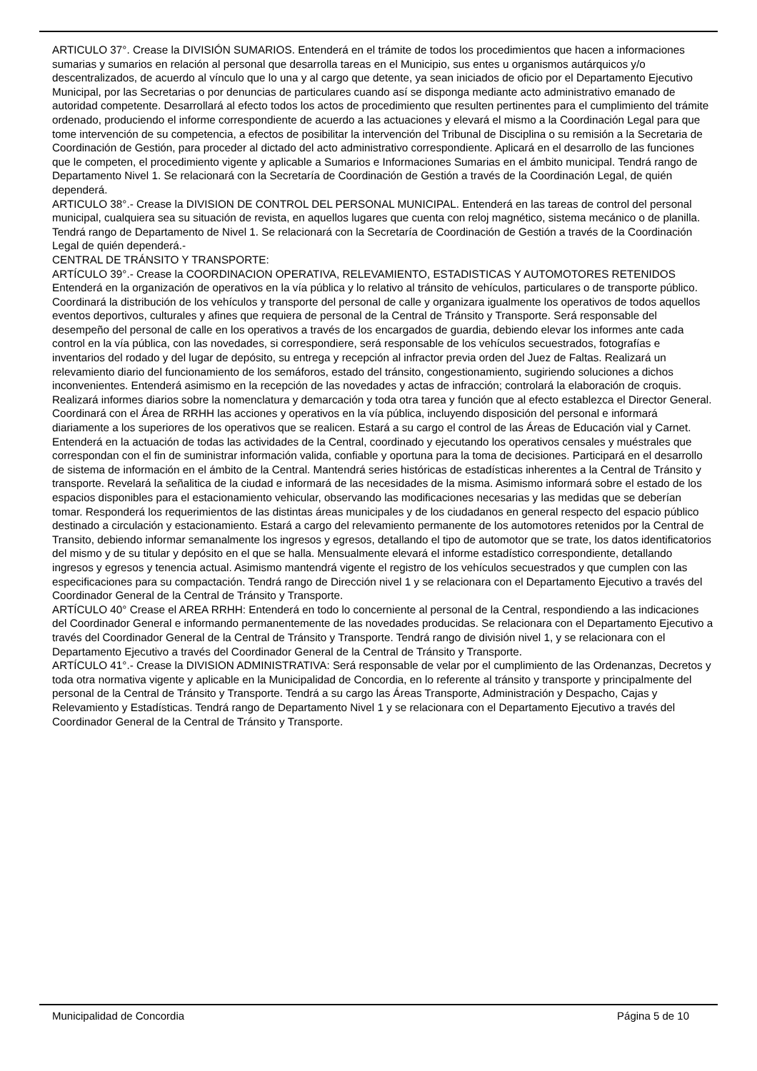ARTICULO 37°. Crease la DIVISIÓN SUMARIOS. Entenderá en el trámite de todos los procedimientos que hacen a informaciones sumarias y sumarios en relación al personal que desarrolla tareas en el Municipio, sus entes u organismos autárquicos y/o descentralizados, de acuerdo al vínculo que lo una y al cargo que detente, ya sean iniciados de oficio por el Departamento Ejecutivo Municipal, por las Secretarias o por denuncias de particulares cuando así se disponga mediante acto administrativo emanado de autoridad competente. Desarrollará al efecto todos los actos de procedimiento que resulten pertinentes para el cumplimiento del trámite ordenado, produciendo el informe correspondiente de acuerdo a las actuaciones y elevará el mismo a la Coordinación Legal para que tome intervención de su competencia, a efectos de posibilitar la intervención del Tribunal de Disciplina o su remisión a la Secretaria de Coordinación de Gestión, para proceder al dictado del acto administrativo correspondiente. Aplicará en el desarrollo de las funciones que le competen, el procedimiento vigente y aplicable a Sumarios e Informaciones Sumarias en el ámbito municipal. Tendrá rango de Departamento Nivel 1. Se relacionará con la Secretaría de Coordinación de Gestión a través de la Coordinación Legal, de quién dependerá.
ARTICULO 38°.- Crease la DIVISION DE CONTROL DEL PERSONAL MUNICIPAL. Entenderá en las tareas de control del personal municipal, cualquiera sea su situación de revista, en aquellos lugares que cuenta con reloj magnético, sistema mecánico o de planilla. Tendrá rango de Departamento de Nivel 1. Se relacionará con la Secretaría de Coordinación de Gestión a través de la Coordinación Legal de quién dependerá.-
CENTRAL DE TRÁNSITO Y TRANSPORTE:
ARTÍCULO 39°.- Crease la COORDINACION OPERATIVA, RELEVAMIENTO, ESTADISTICAS Y AUTOMOTORES RETENIDOS Entenderá en la organización de operativos en la vía pública y lo relativo al tránsito de vehículos, particulares o de transporte público. Coordinará la distribución de los vehículos y transporte del personal de calle y organizara igualmente los operativos de todos aquellos eventos deportivos, culturales y afines que requiera de personal de la Central de Tránsito y Transporte. Será responsable del desempeño del personal de calle en los operativos a través de los encargados de guardia, debiendo elevar los informes ante cada control en la vía pública, con las novedades, si correspondiere, será responsable de los vehículos secuestrados, fotografías e inventarios del rodado y del lugar de depósito, su entrega y recepción al infractor previa orden del Juez de Faltas. Realizará un relevamiento diario del funcionamiento de los semáforos, estado del tránsito, congestionamiento, sugiriendo soluciones a dichos inconvenientes. Entenderá asimismo en la recepción de las novedades y actas de infracción; controlará la elaboración de croquis. Realizará informes diarios sobre la nomenclatura y demarcación y toda otra tarea y función que al efecto establezca el Director General. Coordinará con el Área de RRHH las acciones y operativos en la vía pública, incluyendo disposición del personal e informará diariamente a los superiores de los operativos que se realicen. Estará a su cargo el control de las Áreas de Educación vial y Carnet. Entenderá en la actuación de todas las actividades de la Central, coordinado y ejecutando los operativos censales y muéstrales que correspondan con el fin de suministrar información valida, confiable y oportuna para la toma de decisiones. Participará en el desarrollo de sistema de información en el ámbito de la Central. Mantendrá series históricas de estadísticas inherentes a la Central de Tránsito y transporte. Revelará la señalitica de la ciudad e informará de las necesidades de la misma. Asimismo informará sobre el estado de los espacios disponibles para el estacionamiento vehicular, observando las modificaciones necesarias y las medidas que se deberían tomar. Responderá los requerimientos de las distintas áreas municipales y de los ciudadanos en general respecto del espacio público destinado a circulación y estacionamiento. Estará a cargo del relevamiento permanente de los automotores retenidos por la Central de Transito, debiendo informar semanalmente los ingresos y egresos, detallando el tipo de automotor que se trate, los datos identificatorios del mismo y de su titular y depósito en el que se halla. Mensualmente elevará el informe estadístico correspondiente, detallando ingresos y egresos y tenencia actual. Asimismo mantendrá vigente el registro de los vehículos secuestrados y que cumplen con las especificaciones para su compactación. Tendrá rango de Dirección nivel 1 y se relacionara con el Departamento Ejecutivo a través del Coordinador General de la Central de Tránsito y Transporte.
ARTÍCULO 40° Crease el AREA RRHH: Entenderá en todo lo concerniente al personal de la Central, respondiendo a las indicaciones del Coordinador General e informando permanentemente de las novedades producidas. Se relacionara con el Departamento Ejecutivo a través del Coordinador General de la Central de Tránsito y Transporte. Tendrá rango de división nivel 1, y se relacionara con el Departamento Ejecutivo a través del Coordinador General de la Central de Tránsito y Transporte.
ARTÍCULO 41°.- Crease la DIVISION ADMINISTRATIVA: Será responsable de velar por el cumplimiento de las Ordenanzas, Decretos y toda otra normativa vigente y aplicable en la Municipalidad de Concordia, en lo referente al tránsito y transporte y principalmente del personal de la Central de Tránsito y Transporte. Tendrá a su cargo las Áreas Transporte, Administración y Despacho, Cajas y Relevamiento y Estadísticas. Tendrá rango de Departamento Nivel 1 y se relacionara con el Departamento Ejecutivo a través del Coordinador General de la Central de Tránsito y Transporte.
Municipalidad de Concordia Página 5 de 10